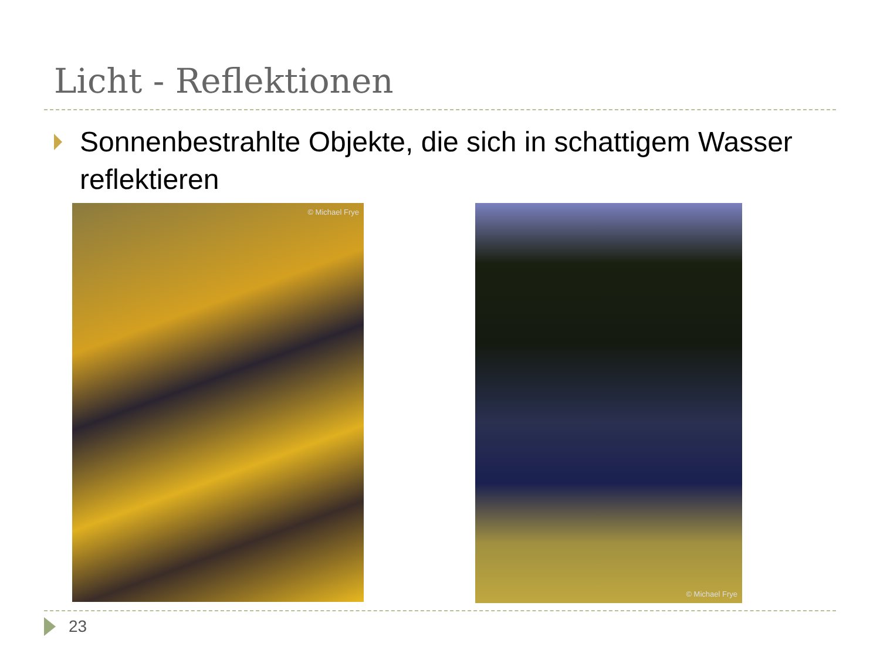Licht - Reflektionen
Sonnenbestrahlte Objekte, die sich in schattigem Wasser reflektieren
© Michael Frye
© Michael Frye
23